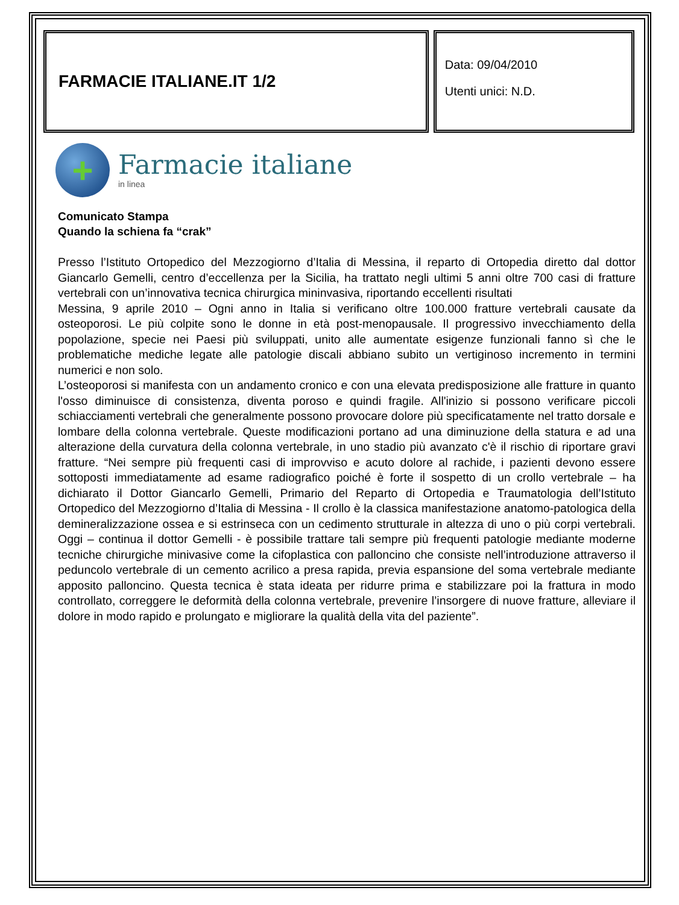FARMACIE ITALIANE.IT 1/2
Data: 09/04/2010
Utenti unici: N.D.
+
Farmacie italiane
in linea
Comunicato Stampa
Quando la schiena fa “crak”
Presso l’Istituto Ortopedico del Mezzogiorno d’Italia di Messina, il reparto di Ortopedia diretto dal dottor Giancarlo Gemelli, centro d’eccellenza per la Sicilia, ha trattato negli ultimi 5 anni oltre 700 casi di fratture vertebrali con un’innovativa tecnica chirurgica mininvasiva, riportando eccellenti risultati
Messina, 9 aprile 2010 – Ogni anno in Italia si verificano oltre 100.000 fratture vertebrali causate da osteoporosi. Le più colpite sono le donne in età post-menopausale. Il progressivo invecchiamento della popolazione, specie nei Paesi più sviluppati, unito alle aumentate esigenze funzionali fanno sì che le problematiche mediche legate alle patologie discali abbiano subito un vertiginoso incremento in termini numerici e non solo.
L’osteoporosi si manifesta con un andamento cronico e con una elevata predisposizione alle fratture in quanto l'osso diminuisce di consistenza, diventa poroso e quindi fragile. All'inizio si possono verificare piccoli schiacciamenti vertebrali che generalmente possono provocare dolore più specificatamente nel tratto dorsale e lombare della colonna vertebrale. Queste modificazioni portano ad una diminuzione della statura e ad una alterazione della curvatura della colonna vertebrale, in uno stadio più avanzato c'è il rischio di riportare gravi fratture. “Nei sempre più frequenti casi di improvviso e acuto dolore al rachide, i pazienti devono essere sottoposti immediatamente ad esame radiografico poiché è forte il sospetto di un crollo vertebrale – ha dichiarato il Dottor Giancarlo Gemelli, Primario del Reparto di Ortopedia e Traumatologia dell’Istituto Ortopedico del Mezzogiorno d’Italia di Messina - Il crollo è la classica manifestazione anatomo-patologica della demineralizzazione ossea e si estrinseca con un cedimento strutturale in altezza di uno o più corpi vertebrali. Oggi – continua il dottor Gemelli - è possibile trattare tali sempre più frequenti patologie mediante moderne tecniche chirurgiche minivasive come la cifoplastica con palloncino che consiste nell’introduzione attraverso il peduncolo vertebrale di un cemento acrilico a presa rapida, previa espansione del soma vertebrale mediante apposito palloncino. Questa tecnica è stata ideata per ridurre prima e stabilizzare poi la frattura in modo controllato, correggere le deformità della colonna vertebrale, prevenire l’insorgere di nuove fratture, alleviare il dolore in modo rapido e prolungato e migliorare la qualità della vita del paziente”.